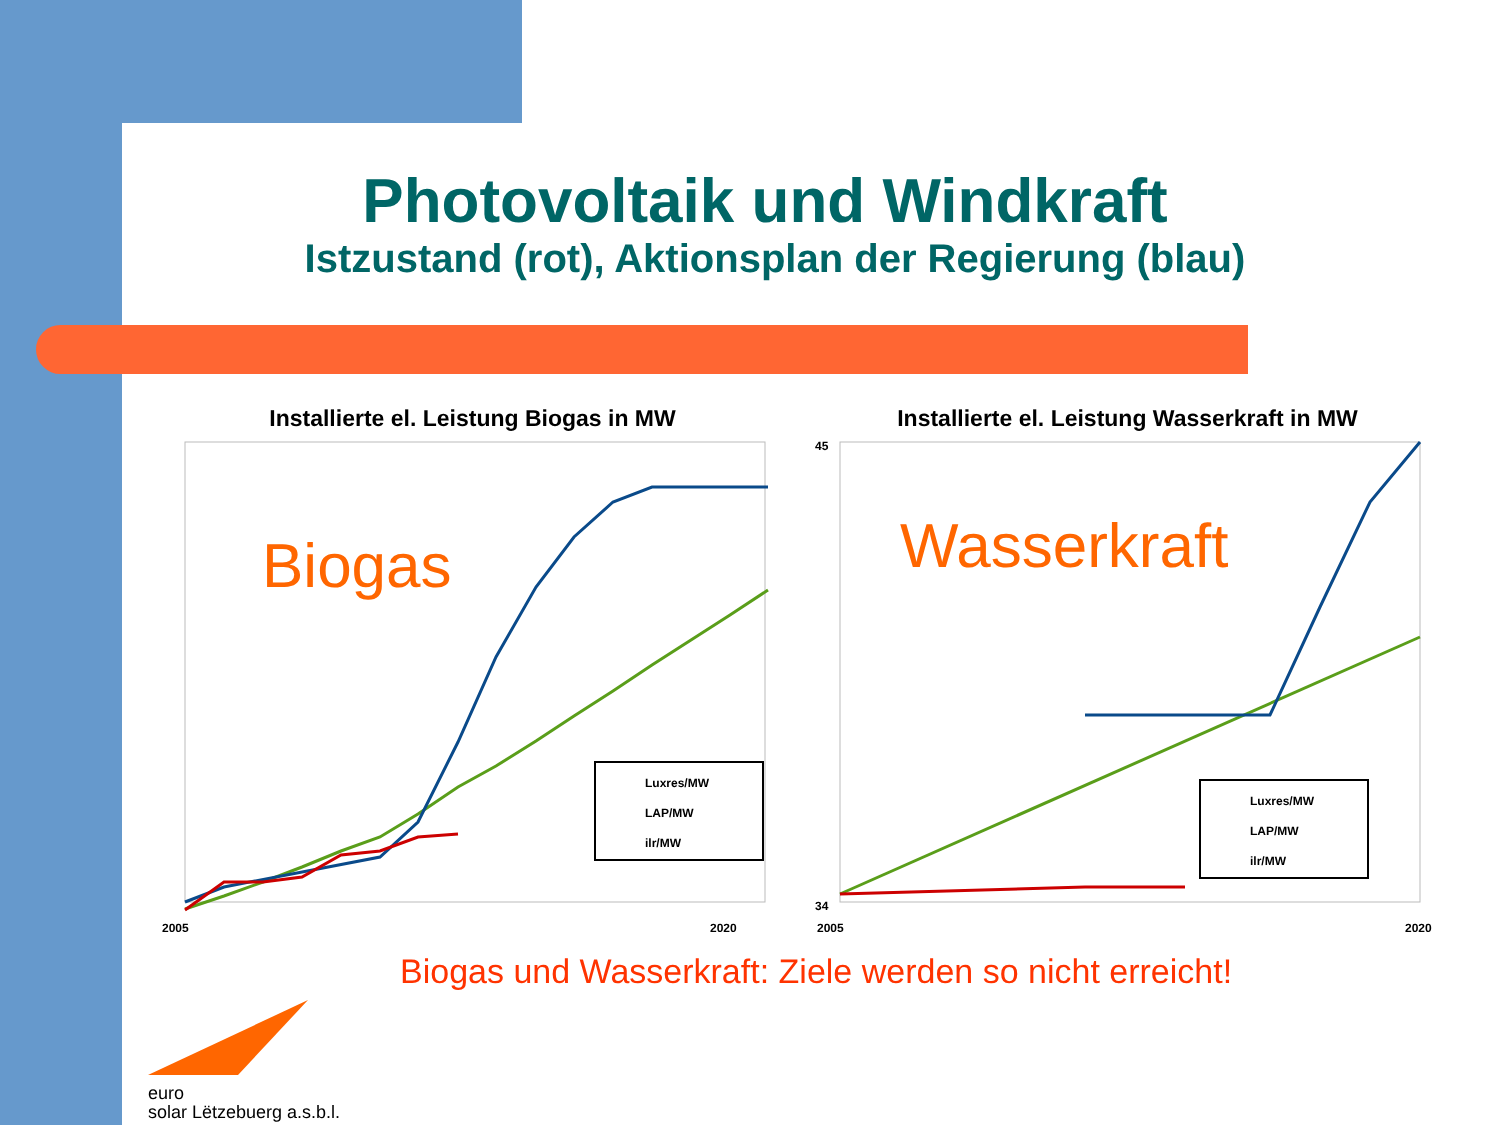Photovoltaik und Windkraft
Istzustand (rot), Aktionsplan der Regierung (blau)
Installierte el. Leistung Biogas in MW
Biogas
Luxres/MW
LAP/MW
ilr/MW
2005
2020
Installierte el. Leistung Wasserkraft in MW
45
34
Wasserkraft
Luxres/MW
LAP/MW
ilr/MW
2005
2020
Biogas und Wasserkraft: Ziele werden so nicht erreicht!
euro
solar Lëtzebuerg a.s.b.l.